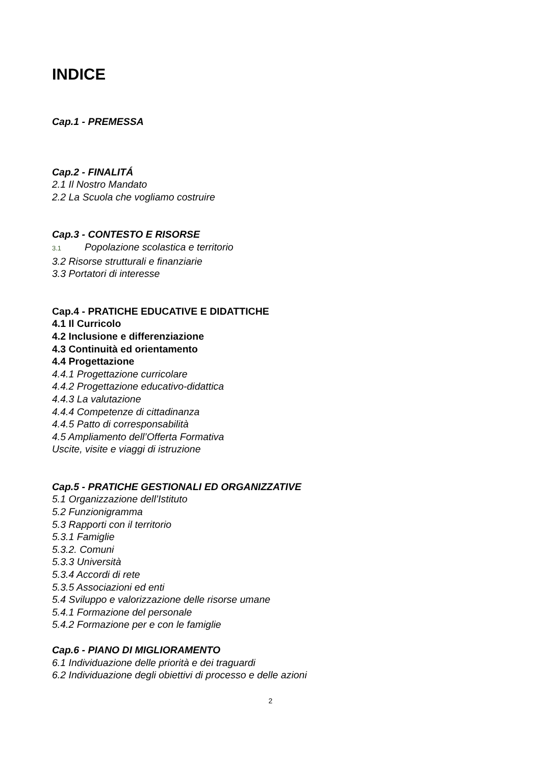INDICE
Cap.1 - PREMESSA
Cap.2 - FINALITÁ
2.1 Il Nostro Mandato
2.2 La Scuola che vogliamo costruire
Cap.3 - CONTESTO E RISORSE
3.1 Popolazione scolastica e territorio
3.2 Risorse strutturali e finanziarie
3.3 Portatori di interesse
Cap.4 - PRATICHE EDUCATIVE E DIDATTICHE
4.1 Il Curricolo
4.2 Inclusione e differenziazione
4.3 Continuità ed orientamento
4.4 Progettazione
4.4.1 Progettazione curricolare
4.4.2 Progettazione educativo-didattica
4.4.3 La valutazione
4.4.4 Competenze di cittadinanza
4.4.5 Patto di corresponsabilità
4.5 Ampliamento dell’Offerta Formativa
Uscite, visite e viaggi di istruzione
Cap.5 - PRATICHE GESTIONALI ED ORGANIZZATIVE
5.1 Organizzazione dell’Istituto
5.2 Funzionigramma
5.3 Rapporti con il territorio
5.3.1 Famiglie
5.3.2. Comuni
5.3.3 Università
5.3.4 Accordi di rete
5.3.5 Associazioni ed enti
5.4 Sviluppo e valorizzazione delle risorse umane
5.4.1 Formazione del personale
5.4.2 Formazione per e con le famiglie
Cap.6 - PIANO DI MIGLIORAMENTO
6.1 Individuazione delle priorità e dei traguardi
6.2 Individuazione degli obiettivi di processo e delle azioni
2